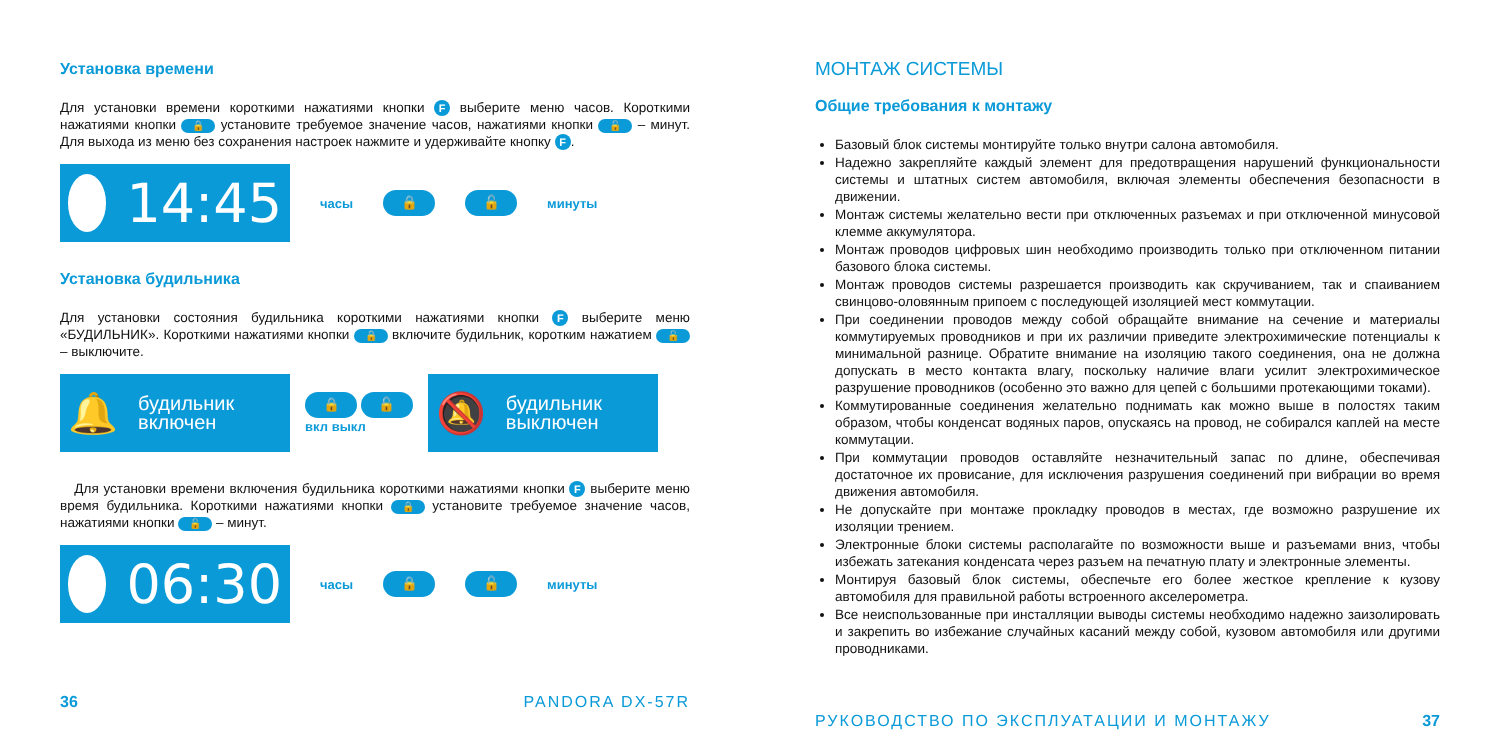Установка времени
Для установки времени короткими нажатиями кнопки F выберите меню часов. Короткими нажатиями кнопки 🔒 установите требуемое значение часов, нажатиями кнопки 🔓 – минут. Для выхода из меню без сохранения настроек нажмите и удерживайте кнопку F.
14:45
часы 🔒 🔓 минуты
Установка будильника
Для установки состояния будильника короткими нажатиями кнопки F выберите меню «БУДИЛЬНИК». Короткими нажатиями кнопки 🔒 включите будильник, коротким нажатием 🔓 – выключите.
🔔 будильник
включен
🔒 🔓
вкл выкл
🔕 будильник
выключен
Для установки времени включения будильника короткими нажатиями кнопки F выберите меню время будильника. Короткими нажатиями кнопки 🔒 установите требуемое значение часов, нажатиями кнопки 🔓 – минут.
06:30
часы 🔒 🔓 минуты
36 PANDORA DX-57R
МОНТАЖ СИСТЕМЫ
Общие требования к монтажу
Базовый блок системы монтируйте только внутри салона автомобиля.
Надежно закрепляйте каждый элемент для предотвращения нарушений функциональности системы и штатных систем автомобиля, включая элементы обеспечения безопасности в движении.
Монтаж системы желательно вести при отключенных разъемах и при отключенной минусовой клемме аккумулятора.
Монтаж проводов цифровых шин необходимо производить только при отключенном питании базового блока системы.
Монтаж проводов системы разрешается производить как скручиванием, так и спаиванием свинцово-оловянным припоем с последующей изоляцией мест коммутации.
При соединении проводов между собой обращайте внимание на сечение и материалы коммутируемых проводников и при их различии приведите электрохимические потенциалы к минимальной разнице. Обратите внимание на изоляцию такого соединения, она не должна допускать в место контакта влагу, поскольку наличие влаги усилит электрохимическое разрушение проводников (особенно это важно для цепей с большими протекающими токами).
Коммутированные соединения желательно поднимать как можно выше в полостях таким образом, чтобы конденсат водяных паров, опускаясь на провод, не собирался каплей на месте коммутации.
При коммутации проводов оставляйте незначительный запас по длине, обеспечивая достаточное их провисание, для исключения разрушения соединений при вибрации во время движения автомобиля.
Не допускайте при монтаже прокладку проводов в местах, где возможно разрушение их изоляции трением.
Электронные блоки системы располагайте по возможности выше и разъемами вниз, чтобы избежать затекания конденсата через разъем на печатную плату и электронные элементы.
Монтируя базовый блок системы, обеспечьте его более жесткое крепление к кузову автомобиля для правильной работы встроенного акселерометра.
Все неиспользованные при инсталляции выводы системы необходимо надежно заизолировать и закрепить во избежание случайных касаний между собой, кузовом автомобиля или другими проводниками.
РУКОВОДСТВО ПО ЭКСПЛУАТАЦИИ И МОНТАЖУ 37